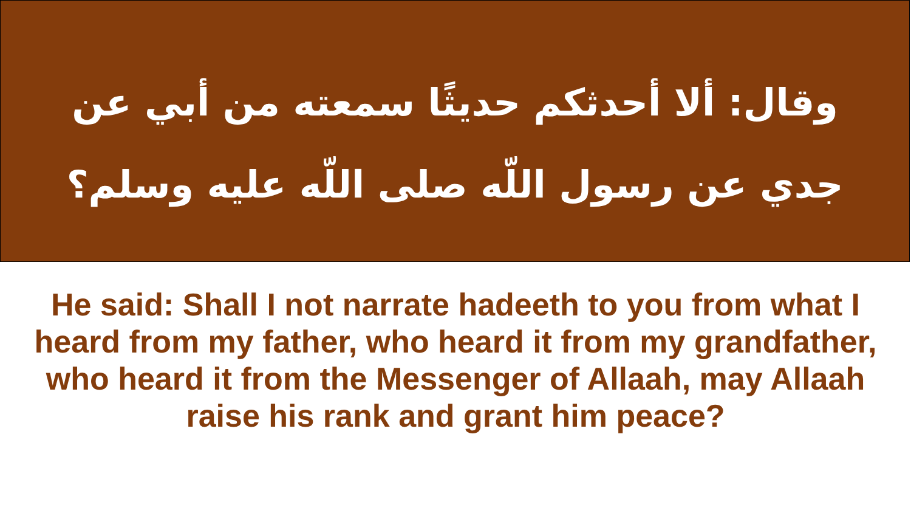وقال: ألا أحدثكم حديثًا سمعته من أبي عن جدي عن رسول اللّه صلى اللّه عليه وسلم؟
He said: Shall I not narrate hadeeth to you from what I heard from my father, who heard it from my grandfather, who heard it from the Messenger of Allaah, may Allaah raise his rank and grant him peace?